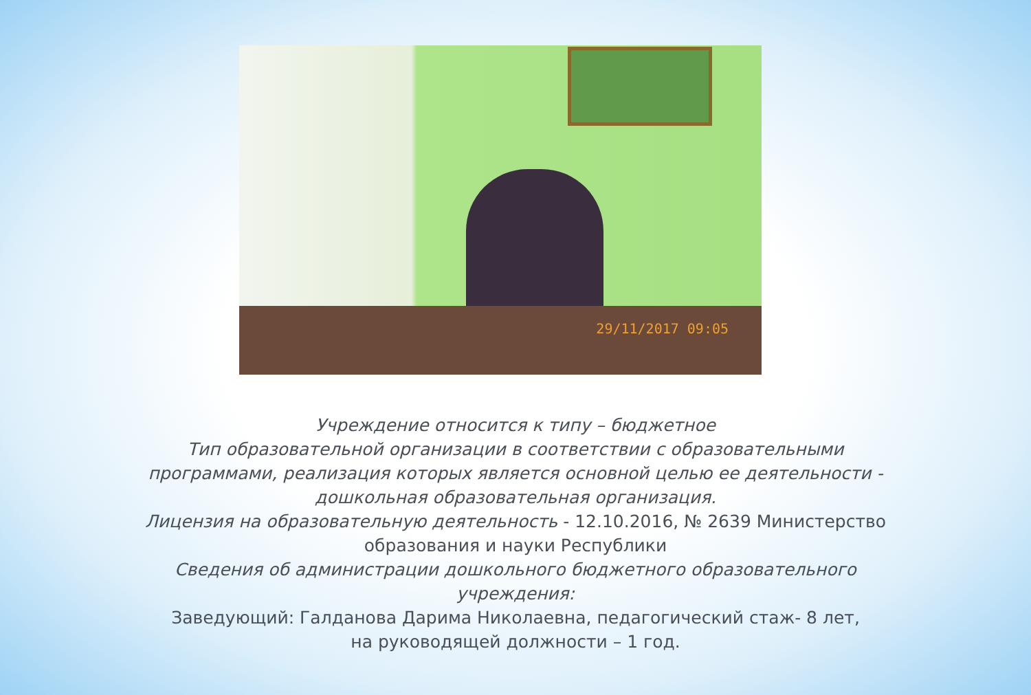29/11/2017 09:05
Учреждение относится к типу – бюджетное
Тип образовательной организации в соответствии с образовательными
программами, реализация которых является основной целью ее деятельности -
дошкольная образовательная организация.
Лицензия на образовательную деятельность - 12.10.2016, № 2639 Министерство
образования и науки Республики
Сведения об администрации дошкольного бюджетного образовательного
учреждения:
Заведующий: Галданова Дарима Николаевна, педагогический стаж- 8 лет,
на руководящей должности – 1 год.